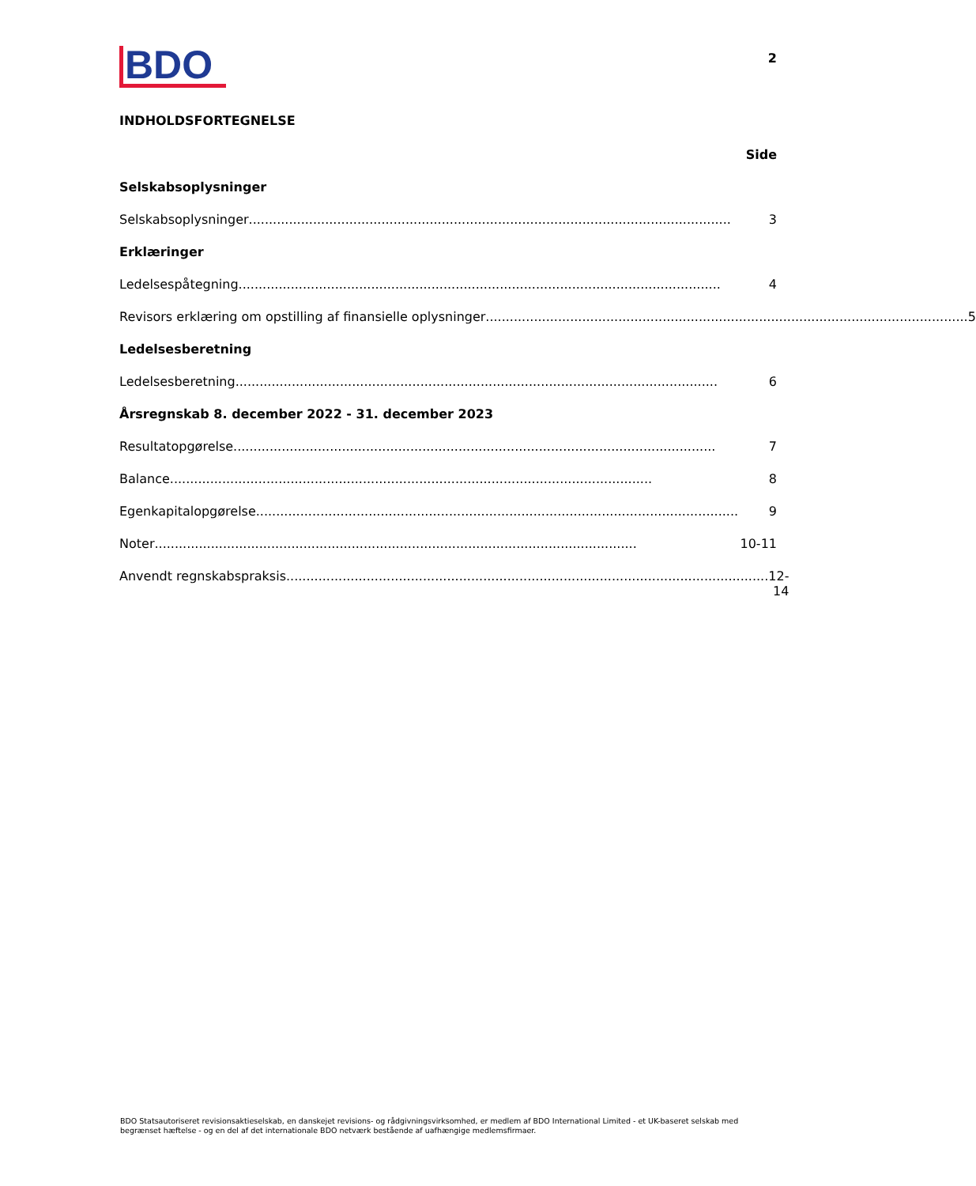BDO
2
INDHOLDSFORTEGNELSE
Side
Selskabsoplysninger
Selskabsoplysninger........................................................................................................................ 3
Erklæringer
Ledelsespåtegning........................................................................................................................ 4
Revisors erklæring om opstilling af finansielle oplysninger........................................................................................................................ 5
Ledelsesberetning
Ledelsesberetning........................................................................................................................ 6
Årsregnskab 8. december 2022 - 31. december 2023
Resultatopgørelse........................................................................................................................ 7
Balance........................................................................................................................ 8
Egenkapitalopgørelse........................................................................................................................ 9
Noter........................................................................................................................ 10-11
Anvendt regnskabspraksis........................................................................................................................ 12-14
BDO Statsautoriseret revisionsaktieselskab, en danskejet revisions- og rådgivningsvirksomhed, er medlem af BDO International Limited - et UK-baseret selskab med begrænset hæftelse - og en del af det internationale BDO netværk bestående af uafhængige medlemsfirmaer.